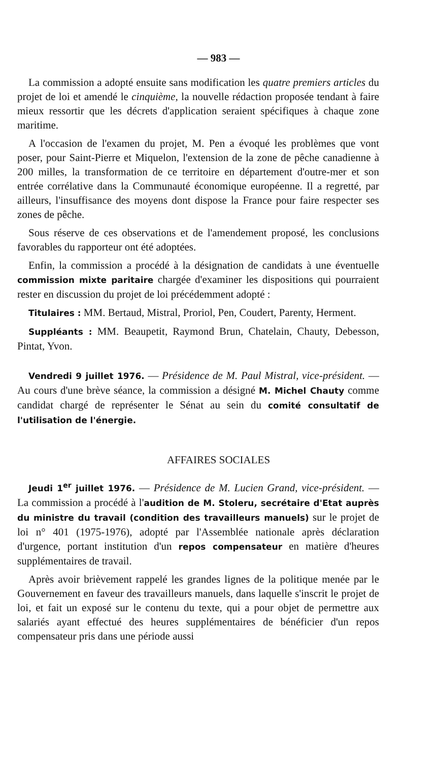— 983 —
La commission a adopté ensuite sans modification les quatre premiers articles du projet de loi et amendé le cinquième, la nouvelle rédaction proposée tendant à faire mieux ressortir que les décrets d'application seraient spécifiques à chaque zone maritime.
A l'occasion de l'examen du projet, M. Pen a évoqué les problèmes que vont poser, pour Saint-Pierre et Miquelon, l'extension de la zone de pêche canadienne à 200 milles, la transformation de ce territoire en département d'outre-mer et son entrée corrélative dans la Communauté économique européenne. Il a regretté, par ailleurs, l'insuffisance des moyens dont dispose la France pour faire respecter ses zones de pêche.
Sous réserve de ces observations et de l'amendement proposé, les conclusions favorables du rapporteur ont été adoptées.
Enfin, la commission a procédé à la désignation de candidats à une éventuelle commission mixte paritaire chargée d'examiner les dispositions qui pourraient rester en discussion du projet de loi précédemment adopté :
Titulaires : MM. Bertaud, Mistral, Proriol, Pen, Coudert, Parenty, Herment.
Suppléants : MM. Beaupetit, Raymond Brun, Chatelain, Chauty, Debesson, Pintat, Yvon.
Vendredi 9 juillet 1976. — Présidence de M. Paul Mistral, vice-président. — Au cours d'une brève séance, la commission a désigné M. Michel Chauty comme candidat chargé de représenter le Sénat au sein du comité consultatif de l'utilisation de l'énergie.
AFFAIRES SOCIALES
Jeudi 1<sup>er</sup> juillet 1976. — Présidence de M. Lucien Grand, vice-président. — La commission a procédé à l'audition de M. Stoleru, secrétaire d'Etat auprès du ministre du travail (condition des travailleurs manuels) sur le projet de loi n° 401 (1975-1976), adopté par l'Assemblée nationale après déclaration d'urgence, portant institution d'un repos compensateur en matière d'heures supplémentaires de travail.
Après avoir brièvement rappelé les grandes lignes de la politique menée par le Gouvernement en faveur des travailleurs manuels, dans laquelle s'inscrit le projet de loi, et fait un exposé sur le contenu du texte, qui a pour objet de permettre aux salariés ayant effectué des heures supplémentaires de bénéficier d'un repos compensateur pris dans une période aussi